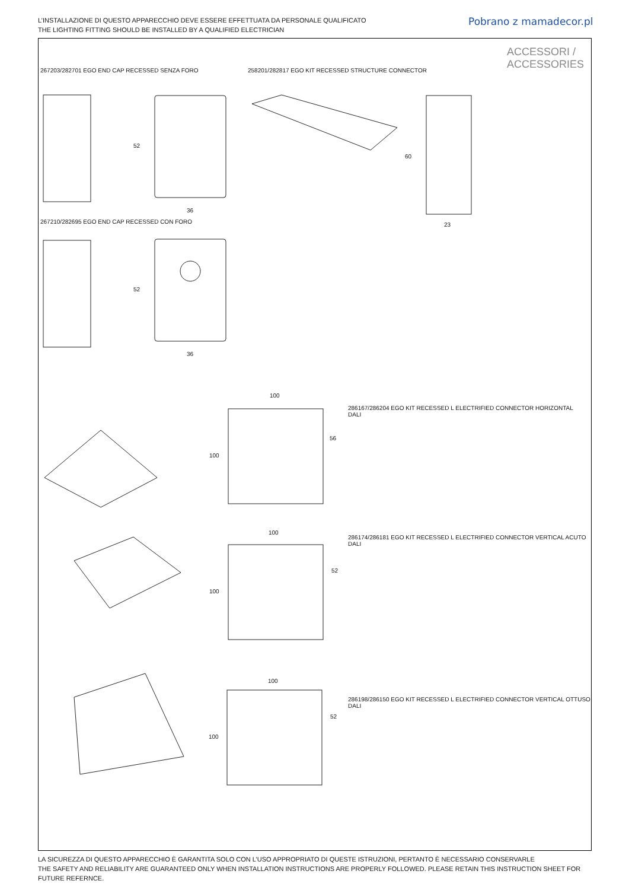L’INSTALLAZIONE DI QUESTO APPARECCHIO DEVE ESSERE EFFETTUATA DA PERSONALE QUALIFICATO
THE LIGHTING FITTING SHOULD BE INSTALLED BY A QUALIFIED ELECTRICIAN
Pobrano z mamadecor.pl
ACCESSORI /
ACCESSORIES
267203/282701 EGO END CAP RECESSED SENZA FORO
258201/282817 EGO KIT RECESSED STRUCTURE CONNECTOR
267210/282695 EGO END CAP RECESSED CON FORO
286167/286204 EGO KIT RECESSED L ELECTRIFIED CONNECTOR HORIZONTAL
DALI
286174/286181 EGO KIT RECESSED L ELECTRIFIED CONNECTOR VERTICAL ACUTO
DALI
286198/286150 EGO KIT RECESSED L ELECTRIFIED CONNECTOR VERTICAL OTTUSO
DALI
52
36
52
36
60
23
100
100
56
100
100
52
100
100
52
LA SICUREZZA DI QUESTO APPARECCHIO È GARANTITA SOLO CON L’USO APPROPRIATO DI QUESTE ISTRUZIONI, PERTANTO È NECESSARIO CONSERVARLE
THE SAFETY AND RELIABILITY ARE GUARANTEED ONLY WHEN INSTALLATION INSTRUCTIONS ARE PROPERLY FOLLOWED. PLEASE RETAIN THIS INSTRUCTION SHEET FOR FUTURE REFERNCE.